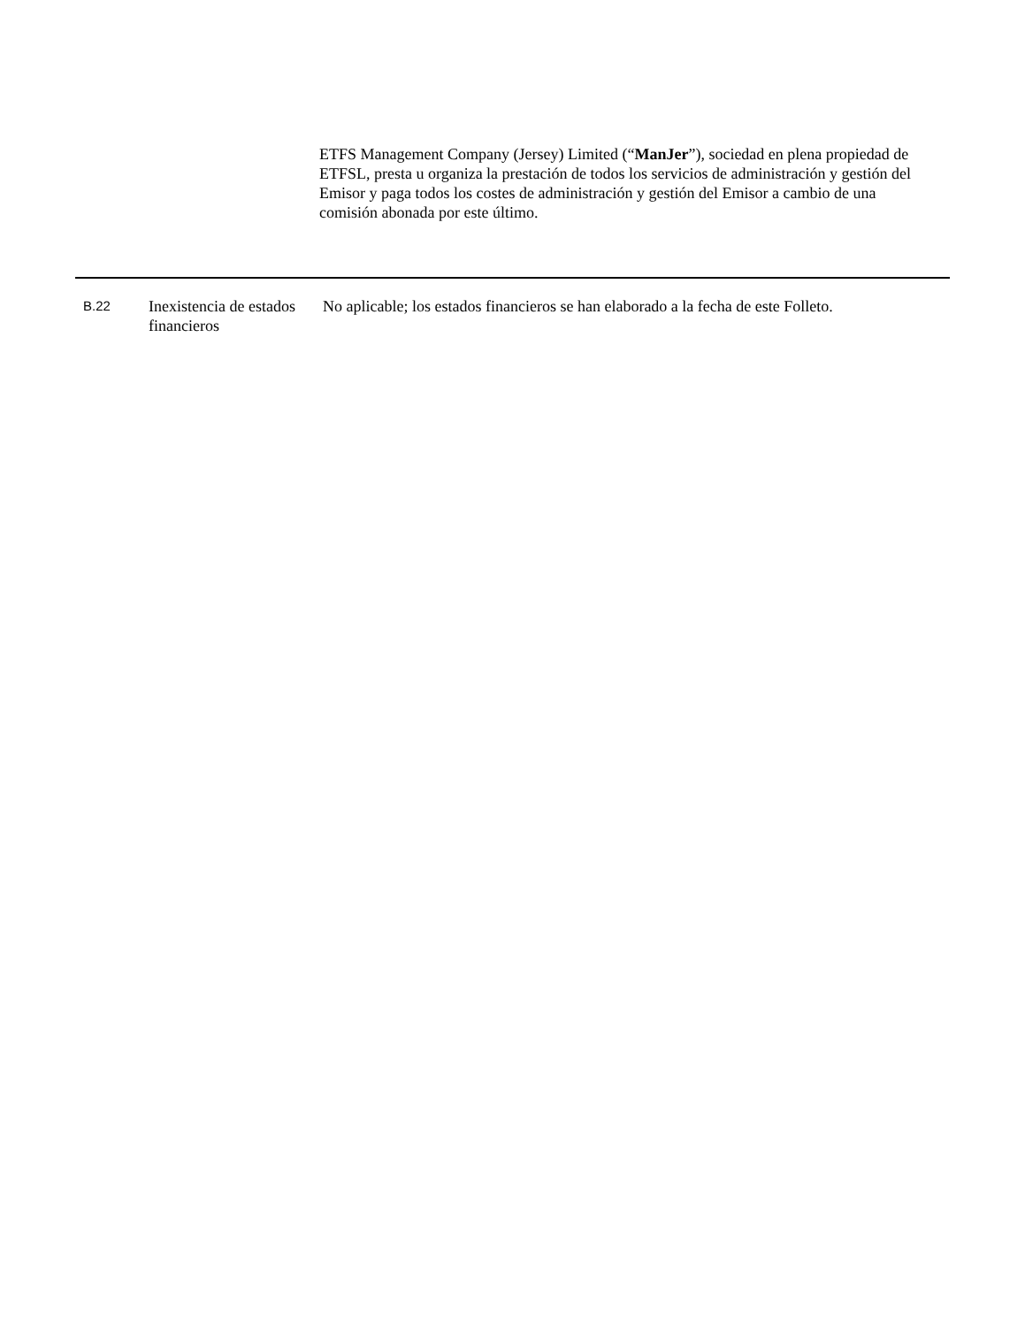ETFS Management Company (Jersey) Limited (“ManJer”), sociedad en plena propiedad de ETFSL, presta u organiza la prestación de todos los servicios de administración y gestión del Emisor y paga todos los costes de administración y gestión del Emisor a cambio de una comisión abonada por este último.
| B.22 | Inexistencia de estados financieros | No aplicable; los estados financieros se han elaborado a la fecha de este Folleto. |